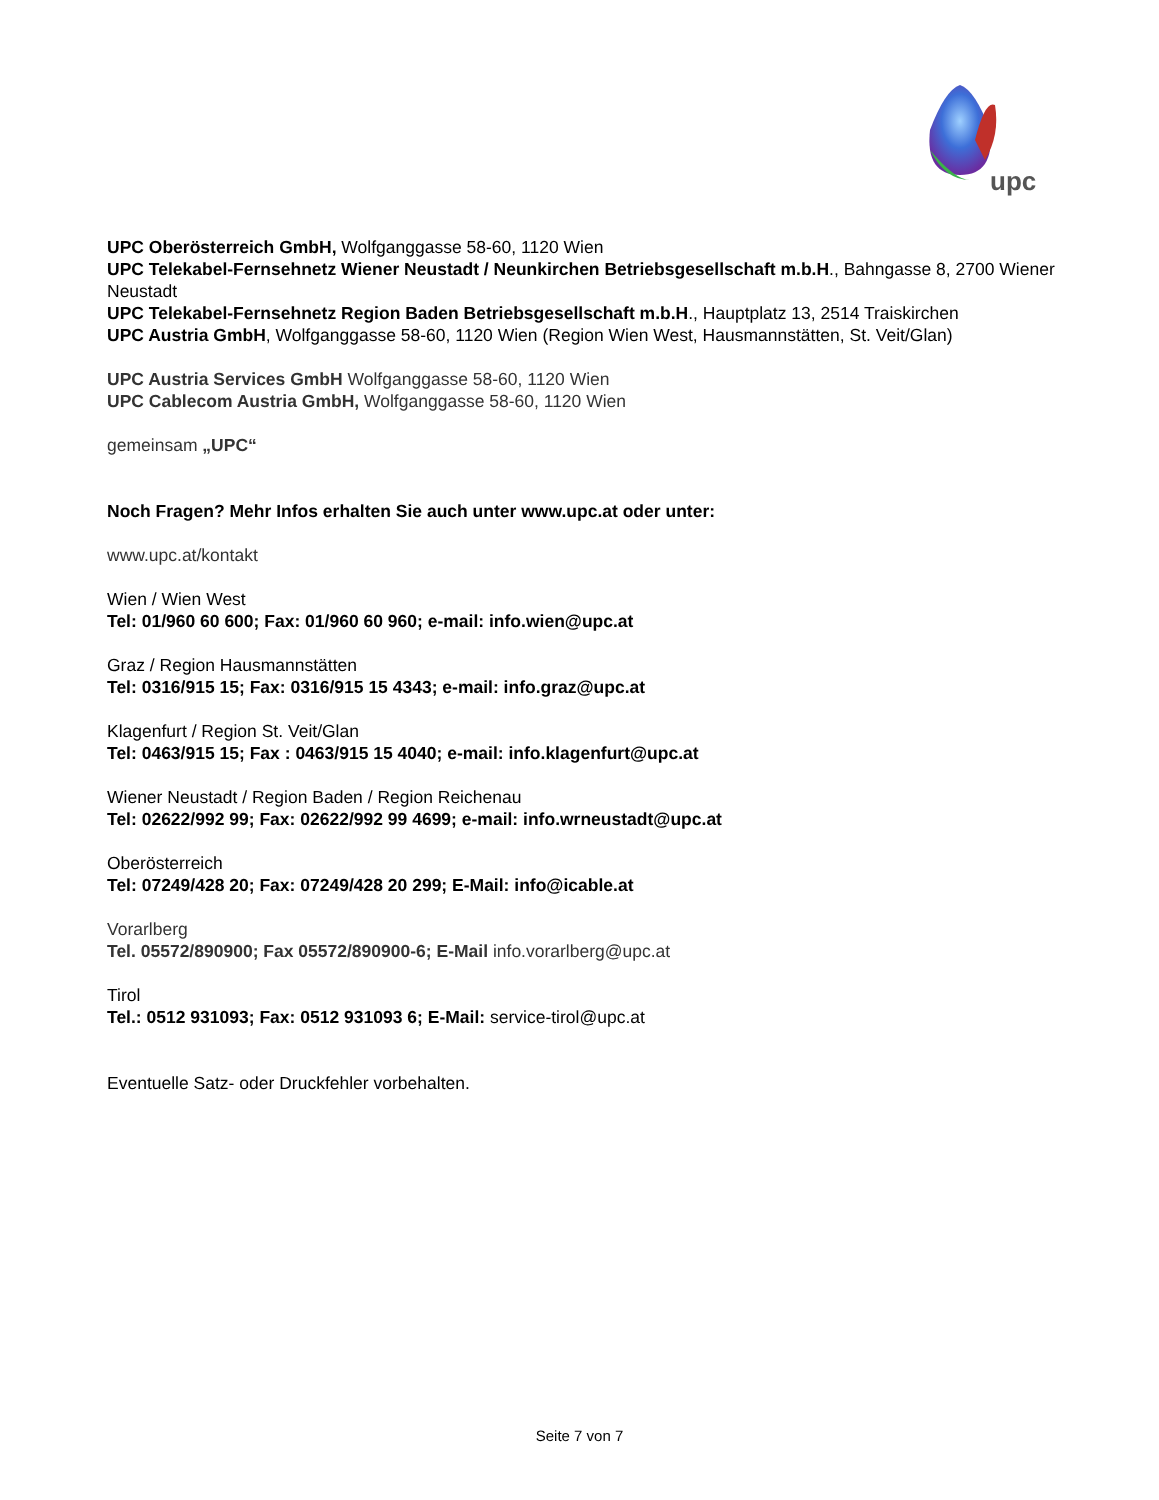upc
UPC Oberösterreich GmbH, Wolfganggasse 58-60, 1120 Wien
UPC Telekabel-Fernsehnetz Wiener Neustadt / Neunkirchen Betriebsgesellschaft m.b.H., Bahngasse 8, 2700 Wiener Neustadt
UPC Telekabel-Fernsehnetz Region Baden Betriebsgesellschaft m.b.H., Hauptplatz 13, 2514 Traiskirchen
UPC Austria GmbH, Wolfganggasse 58-60, 1120 Wien (Region Wien West, Hausmannstätten, St. Veit/Glan)
UPC Austria Services GmbH Wolfganggasse 58-60, 1120 Wien
UPC Cablecom Austria GmbH, Wolfganggasse 58-60, 1120 Wien
gemeinsam „UPC“
Noch Fragen? Mehr Infos erhalten Sie auch unter www.upc.at oder unter:
www.upc.at/kontakt
Wien / Wien West
Tel: 01/960 60 600; Fax: 01/960 60 960; e-mail: info.wien@upc.at
Graz / Region Hausmannstätten
Tel: 0316/915 15; Fax: 0316/915 15 4343; e-mail: info.graz@upc.at
Klagenfurt / Region St. Veit/Glan
Tel: 0463/915 15; Fax : 0463/915 15 4040; e-mail: info.klagenfurt@upc.at
Wiener Neustadt / Region Baden / Region Reichenau
Tel: 02622/992 99; Fax: 02622/992 99 4699; e-mail: info.wrneustadt@upc.at
Oberösterreich
Tel: 07249/428 20; Fax: 07249/428 20 299; E-Mail: info@icable.at
Vorarlberg
Tel. 05572/890900; Fax 05572/890900-6; E-Mail info.vorarlberg@upc.at
Tirol
Tel.: 0512 931093; Fax: 0512 931093 6; E-Mail: service-tirol@upc.at
Eventuelle Satz- oder Druckfehler vorbehalten.
Seite 7 von 7